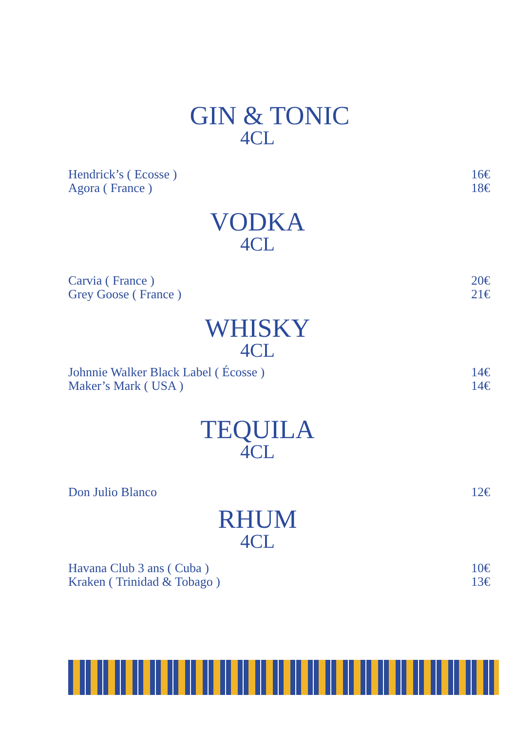GIN & TONIC
4CL
Hendrick’s ( Ecosse ) 16€
Agora ( France ) 18€
VODKA
4CL
Carvia ( France ) 20€
Grey Goose ( France ) 21€
WHISKY
4CL
Johnnie Walker Black Label ( Écosse ) 14€
Maker’s Mark ( USA ) 14€
TEQUILA
4CL
Don Julio Blanco 12€
RHUM
4CL
Havana Club 3 ans ( Cuba ) 10€
Kraken ( Trinidad & Tobago ) 13€